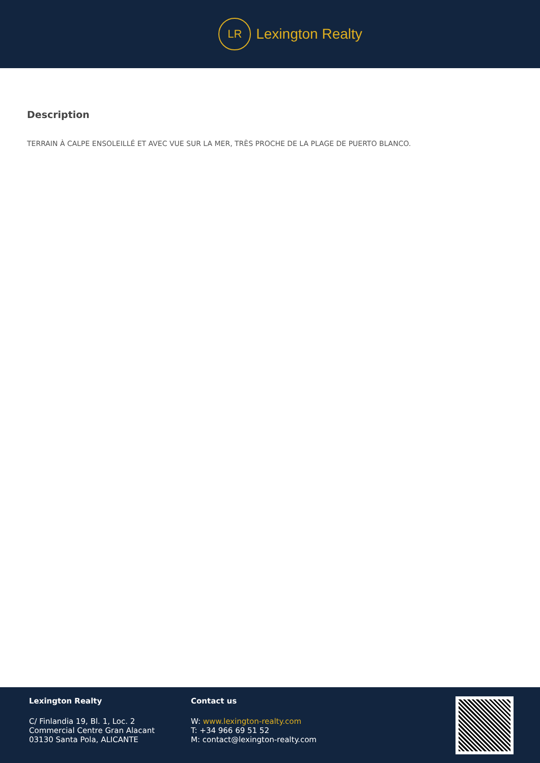LR
Lexington Realty
Description
TERRAIN À CALPE ENSOLEILLÉ ET AVEC VUE SUR LA MER, TRÈS PROCHE DE LA PLAGE DE PUERTO BLANCO.
Lexington Realty
C/ Finlandia 19, Bl. 1, Loc. 2
Commercial Centre Gran Alacant
03130 Santa Pola, ALICANTE
Contact us
W: www.lexington-realty.com
T: +34 966 69 51 52
M: contact@lexington-realty.com